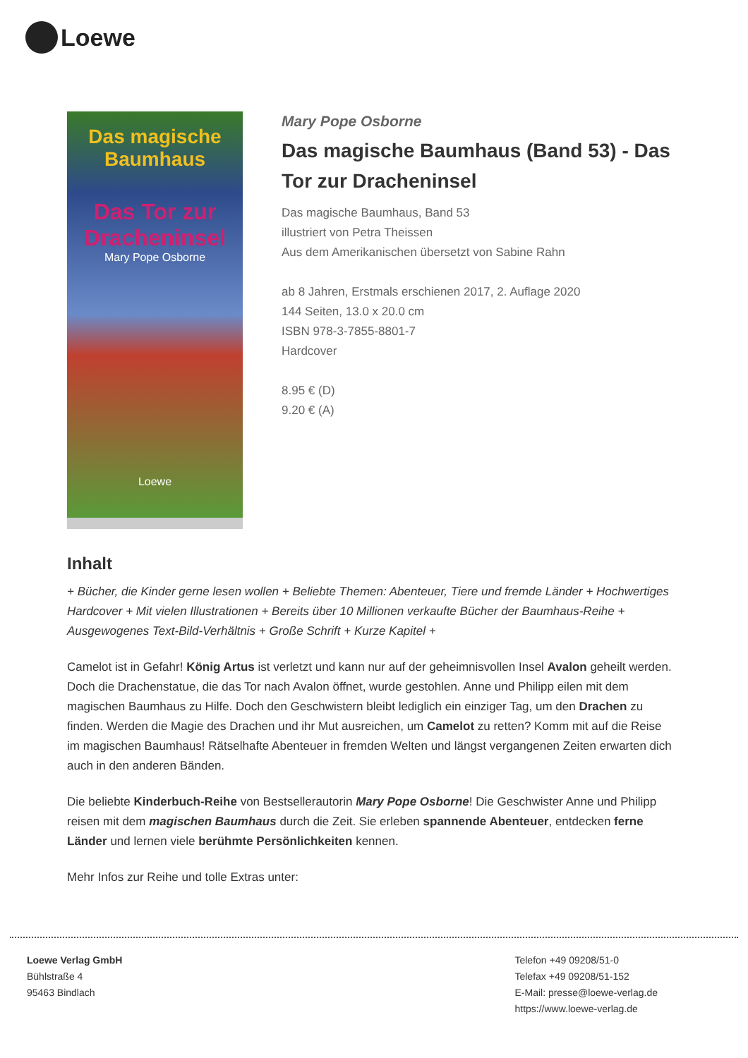Loewe
Das magische
Baumhaus
Das Tor zur
Dracheninsel
Mary Pope Osborne
Loewe
Mary Pope Osborne
Das magische Baumhaus (Band 53) - Das Tor zur Dracheninsel
Das magische Baumhaus, Band 53
illustriert von Petra Theissen
Aus dem Amerikanischen übersetzt von Sabine Rahn
ab 8 Jahren, Erstmals erschienen 2017, 2. Auflage 2020
144 Seiten, 13.0 x 20.0 cm
ISBN 978-3-7855-8801-7
Hardcover
8.95 € (D)
9.20 € (A)
Inhalt
+ Bücher, die Kinder gerne lesen wollen + Beliebte Themen: Abenteuer, Tiere und fremde Länder + Hochwertiges Hardcover + Mit vielen Illustrationen + Bereits über 10 Millionen verkaufte Bücher der Baumhaus-Reihe + Ausgewogenes Text-Bild-Verhältnis + Große Schrift + Kurze Kapitel +
Camelot ist in Gefahr! König Artus ist verletzt und kann nur auf der geheimnisvollen Insel Avalon geheilt werden. Doch die Drachenstatue, die das Tor nach Avalon öffnet, wurde gestohlen. Anne und Philipp eilen mit dem magischen Baumhaus zu Hilfe. Doch den Geschwistern bleibt lediglich ein einziger Tag, um den Drachen zu finden. Werden die Magie des Drachen und ihr Mut ausreichen, um Camelot zu retten? Komm mit auf die Reise im magischen Baumhaus! Rätselhafte Abenteuer in fremden Welten und längst vergangenen Zeiten erwarten dich auch in den anderen Bänden.
Die beliebte Kinderbuch-Reihe von Bestsellerautorin Mary Pope Osborne! Die Geschwister Anne und Philipp reisen mit dem magischen Baumhaus durch die Zeit. Sie erleben spannende Abenteuer, entdecken ferne Länder und lernen viele berühmte Persönlichkeiten kennen.
Mehr Infos zur Reihe und tolle Extras unter:
Loewe Verlag GmbH
Bühlstraße 4
95463 Bindlach
Telefon +49 09208/51-0
Telefax +49 09208/51-152
E-Mail: presse@loewe-verlag.de
https://www.loewe-verlag.de